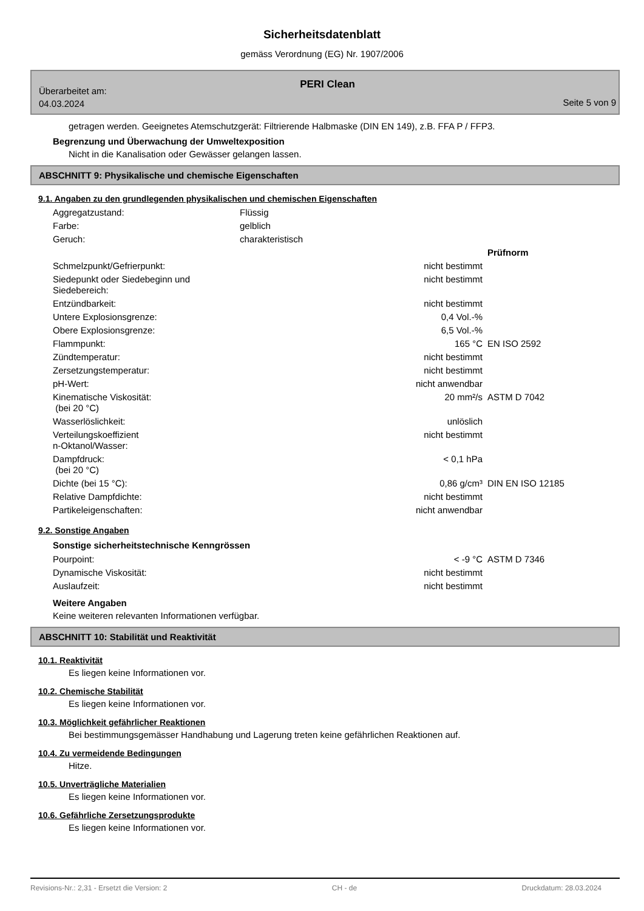Sicherheitsdatenblatt
gemäss Verordnung (EG) Nr. 1907/2006
PERI Clean
Überarbeitet am:
04.03.2024
Seite 5 von 9
getragen werden. Geeignetes Atemschutzgerät: Filtrierende Halbmaske (DIN EN 149), z.B. FFA P / FFP3.
Begrenzung und Überwachung der Umweltexposition
Nicht in die Kanalisation oder Gewässer gelangen lassen.
ABSCHNITT 9: Physikalische und chemische Eigenschaften
9.1. Angaben zu den grundlegenden physikalischen und chemischen Eigenschaften
| Aggregatzustand: | Flüssig | |
| Farbe: | gelblich | |
| Geruch: | charakteristisch | |
| | | Prüfnorm |
| Schmelzpunkt/Gefrierpunkt: | nicht bestimmt | |
| Siedepunkt oder Siedebeginn und Siedebereich: | nicht bestimmt | |
| Entzündbarkeit: | nicht bestimmt | |
| Untere Explosionsgrenze: | 0,4 Vol.-% | |
| Obere Explosionsgrenze: | 6,5 Vol.-% | |
| Flammpunkt: | 165 °C | EN ISO 2592 |
| Zündtemperatur: | nicht bestimmt | |
| Zersetzungstemperatur: | nicht bestimmt | |
| pH-Wert: | nicht anwendbar | |
| Kinematische Viskosität: (bei 20 °C) | 20 mm²/s | ASTM D 7042 |
| Wasserlöslichkeit: | unlöslich | |
| Verteilungskoeffizient n-Oktanol/Wasser: | nicht bestimmt | |
| Dampfdruck: (bei 20 °C) | < 0,1 hPa | |
| Dichte (bei 15 °C): | 0,86 g/cm³ | DIN EN ISO 12185 |
| Relative Dampfdichte: | nicht bestimmt | |
| Partikeleigenschaften: | nicht anwendbar | |
9.2. Sonstige Angaben
Sonstige sicherheitstechnische Kenngrössen
| Pourpoint: | < -9 °C | ASTM D 7346 |
| Dynamische Viskosität: | nicht bestimmt | |
| Auslaufzeit: | nicht bestimmt | |
Weitere Angaben
Keine weiteren relevanten Informationen verfügbar.
ABSCHNITT 10: Stabilität und Reaktivität
10.1. Reaktivität
Es liegen keine Informationen vor.
10.2. Chemische Stabilität
Es liegen keine Informationen vor.
10.3. Möglichkeit gefährlicher Reaktionen
Bei bestimmungsgemässer Handhabung und Lagerung treten keine gefährlichen Reaktionen auf.
10.4. Zu vermeidende Bedingungen
Hitze.
10.5. Unverträgliche Materialien
Es liegen keine Informationen vor.
10.6. Gefährliche Zersetzungsprodukte
Es liegen keine Informationen vor.
Revisions-Nr.: 2,31 - Ersetzt die Version: 2 CH - de Druckdatum: 28.03.2024